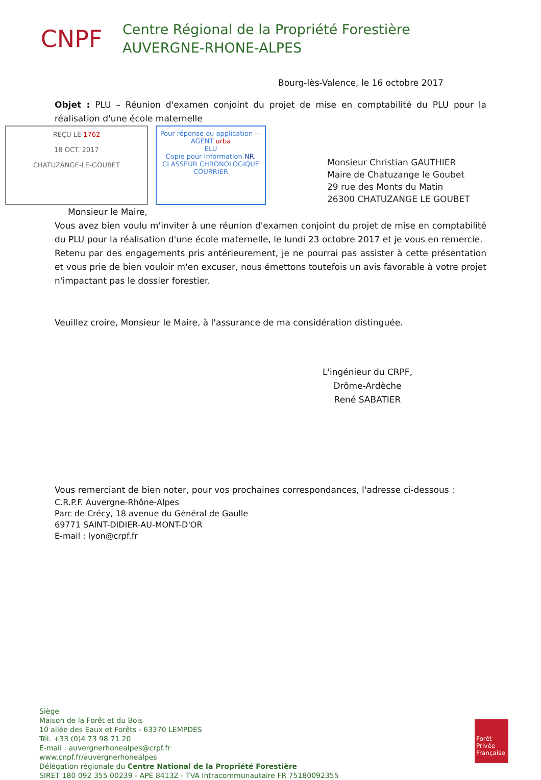CNPF
Centre Régional de la Propriété Forestière
AUVERGNE-RHONE-ALPES
Bourg-lès-Valence, le 16 octobre 2017
Objet : PLU – Réunion d'examen conjoint du projet de mise en comptabilité du PLU pour la réalisation d'une école maternelle
REÇU LE 1762
18 OCT. 2017
CHATUZANGE-LE-GOUBET
Pour réponse ou application — AGENT urba
ELU
Copie pour Information NR.
CLASSEUR CHRONOLOGIQUE COURRIER
Monsieur Christian GAUTHIER
Maire de Chatuzange le Goubet
29 rue des Monts du Matin
26300 CHATUZANGE LE GOUBET
Monsieur le Maire,
Vous avez bien voulu m'inviter à une réunion d'examen conjoint du projet de mise en comptabilité du PLU pour la réalisation d'une école maternelle, le lundi 23 octobre 2017 et je vous en remercie.
Retenu par des engagements pris antérieurement, je ne pourrai pas assister à cette présentation et vous prie de bien vouloir m'en excuser, nous émettons toutefois un avis favorable à votre projet n'impactant pas le dossier forestier.
Veuillez croire, Monsieur le Maire, à l'assurance de ma considération distinguée.
L'ingénieur du CRPF,
Drôme-Ardèche
René SABATIER
Vous remerciant de bien noter, pour vos prochaines correspondances, l'adresse ci-dessous :
C.R.P.F. Auvergne-Rhône-Alpes
Parc de Crécy, 18 avenue du Général de Gaulle
69771 SAINT-DIDIER-AU-MONT-D'OR
E-mail : lyon@crpf.fr
Siège
Maison de la Forêt et du Bois
10 allée des Eaux et Forêts - 63370 LEMPDES
Tél. +33 (0)4 73 98 71 20
E-mail : auvergnerhonealpes@crpf.fr
www.cnpf.fr/auvergnerhonealpes
Délégation régionale du Centre National de la Propriété Forestière
SIRET 180 092 355 00239 - APE 8413Z - TVA Intracommunautaire FR 75180092355
Forêt Privée Française